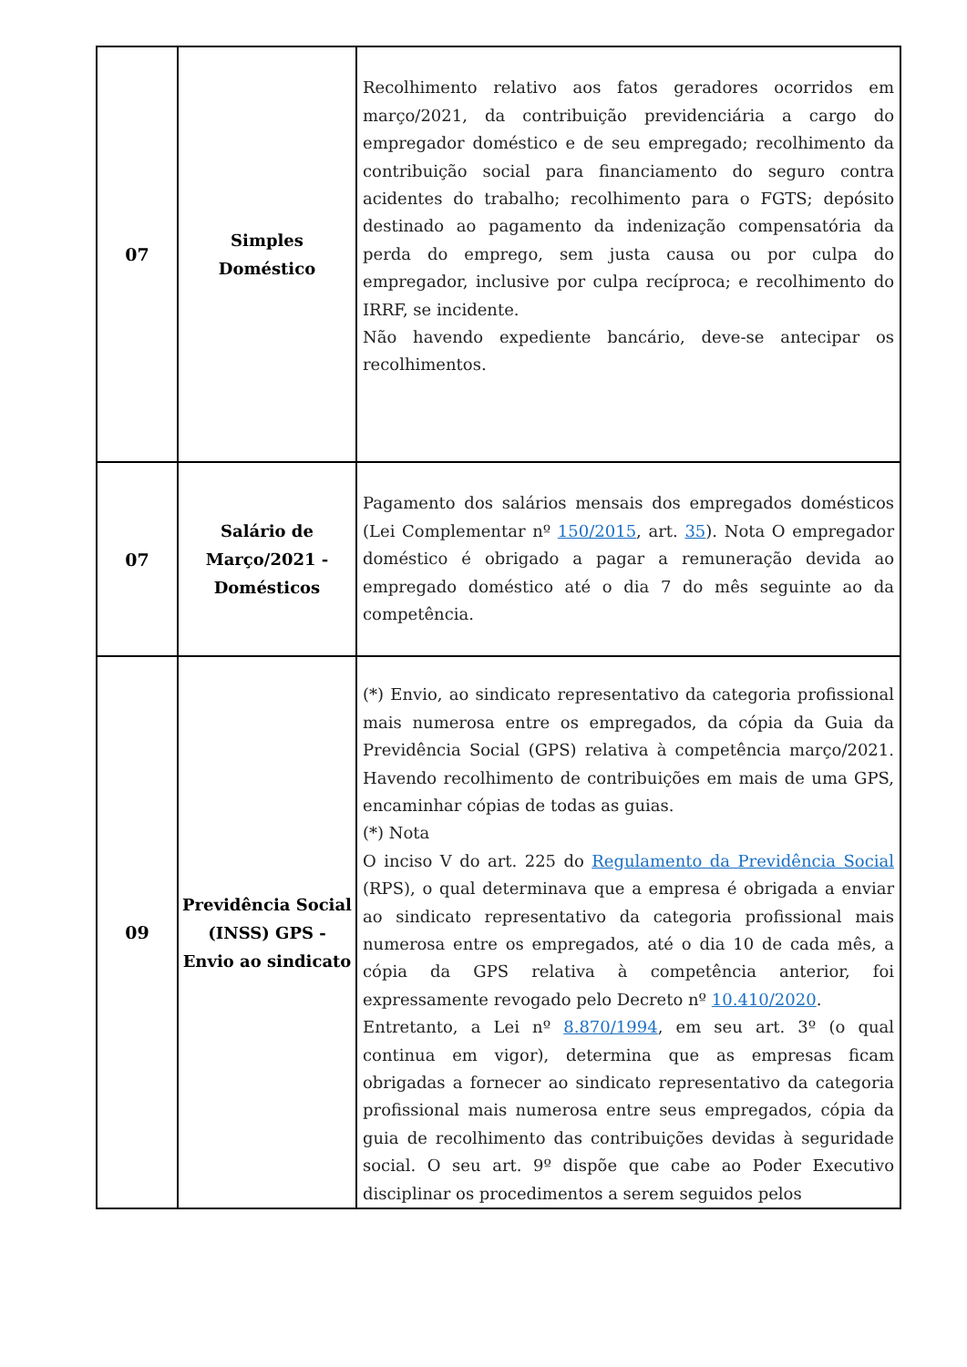| 07 | Simples Doméstico | Recolhimento relativo aos fatos geradores ocorridos em março/2021, da contribuição previdenciária a cargo do empregador doméstico e de seu empregado; recolhimento da contribuição social para financiamento do seguro contra acidentes do trabalho; recolhimento para o FGTS; depósito destinado ao pagamento da indenização compensatória da perda do emprego, sem justa causa ou por culpa do empregador, inclusive por culpa recíproca; e recolhimento do IRRF, se incidente. Não havendo expediente bancário, deve-se antecipar os recolhimentos. |
| 07 | Salário de Março/2021 - Domésticos | Pagamento dos salários mensais dos empregados domésticos (Lei Complementar nº 150/2015 , art. 35 ). Nota O empregador doméstico é obrigado a pagar a remuneração devida ao empregado doméstico até o dia 7 do mês seguinte ao da competência. |
| 09 | Previdência Social (INSS) GPS - Envio ao sindicato | (*) Envio, ao sindicato representativo da categoria profissional mais numerosa entre os empregados, da cópia da Guia da Previdência Social (GPS) relativa à competência março/2021. Havendo recolhimento de contribuições em mais de uma GPS, encaminhar cópias de todas as guias. (*) Nota O inciso V do art. 225 do Regulamento da Previdência Social (RPS), o qual determinava que a empresa é obrigada a enviar ao sindicato representativo da categoria profissional mais numerosa entre os empregados, até o dia 10 de cada mês, a cópia da GPS relativa à competência anterior, foi expressamente revogado pelo Decreto nº 10.410/2020 . Entretanto, a Lei nº 8.870/1994 , em seu art. 3º (o qual continua em vigor), determina que as empresas ficam obrigadas a fornecer ao sindicato representativo da categoria profissional mais numerosa entre seus empregados, cópia da guia de recolhimento das contribuições devidas à seguridade social. O seu art. 9º dispõe que cabe ao Poder Executivo disciplinar os procedimentos a serem seguidos pelos |